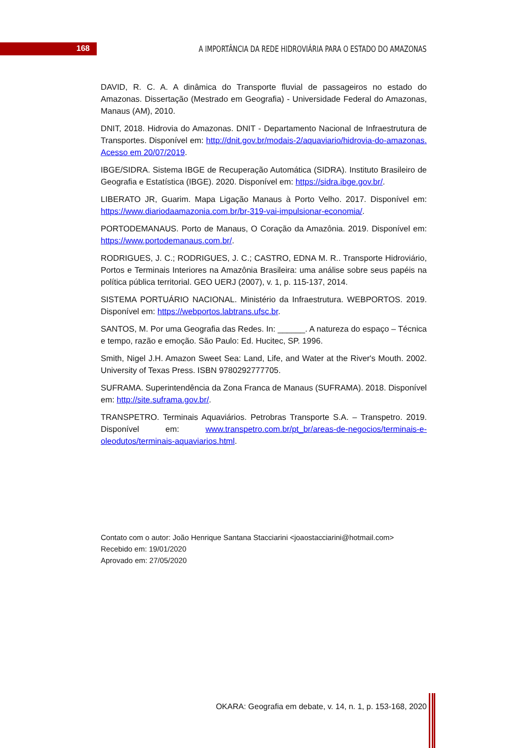168
A IMPORTÂNCIA DA REDE HIDROVIÁRIA PARA O ESTADO DO AMAZONAS
DAVID, R. C. A. A dinâmica do Transporte fluvial de passageiros no estado do Amazonas. Dissertação (Mestrado em Geografia) - Universidade Federal do Amazonas, Manaus (AM), 2010.
DNIT, 2018. Hidrovia do Amazonas. DNIT - Departamento Nacional de Infraestrutura de Transportes. Disponível em: http://dnit.gov.br/modais-2/aquaviario/hidrovia-do-amazonas. Acesso em 20/07/2019.
IBGE/SIDRA. Sistema IBGE de Recuperação Automática (SIDRA). Instituto Brasileiro de Geografia e Estatística (IBGE). 2020. Disponível em: https://sidra.ibge.gov.br/.
LIBERATO JR, Guarim. Mapa Ligação Manaus à Porto Velho. 2017. Disponível em: https://www.diariodaamazonia.com.br/br-319-vai-impulsionar-economia/.
PORTODEMANAUS. Porto de Manaus, O Coração da Amazônia. 2019. Disponível em: https://www.portodemanaus.com.br/.
RODRIGUES, J. C.; RODRIGUES, J. C.; CASTRO, EDNA M. R.. Transporte Hidroviário, Portos e Terminais Interiores na Amazônia Brasileira: uma análise sobre seus papéis na política pública territorial. GEO UERJ (2007), v. 1, p. 115-137, 2014.
SISTEMA PORTUÁRIO NACIONAL. Ministério da Infraestrutura. WEBPORTOS. 2019. Disponível em: https://webportos.labtrans.ufsc.br.
SANTOS, M. Por uma Geografia das Redes. In: ______. A natureza do espaço – Técnica e tempo, razão e emoção. São Paulo: Ed. Hucitec, SP. 1996.
Smith, Nigel J.H. Amazon Sweet Sea: Land, Life, and Water at the River's Mouth. 2002. University of Texas Press. ISBN 9780292777705.
SUFRAMA. Superintendência da Zona Franca de Manaus (SUFRAMA). 2018. Disponível em: http://site.suframa.gov.br/.
TRANSPETRO. Terminais Aquaviários. Petrobras Transporte S.A. – Transpetro. 2019. Disponível em: www.transpetro.com.br/pt_br/areas-de-negocios/terminais-e-oleodutos/terminais-aquaviarios.html.
Contato com o autor: João Henrique Santana Stacciarini <joaostacciarini@hotmail.com>
Recebido em: 19/01/2020
Aprovado em: 27/05/2020
OKARA: Geografia em debate, v. 14, n. 1, p. 153-168, 2020